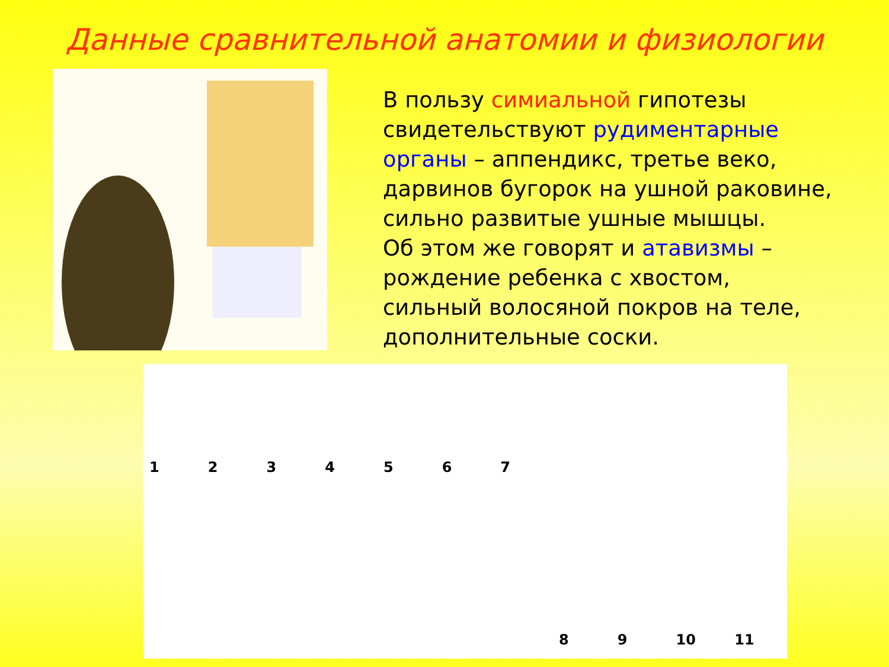Данные сравнительной анатомии и физиологии
В пользу симиальной гипотезы свидетельствуют рудиментарные органы – аппендикс, третье веко, дарвинов бугорок на ушной раковине, сильно развитые ушные мышцы.
Об этом же говорят и атавизмы – рождение ребенка с хвостом, сильный волосяной покров на теле, дополнительные соски.
123456789 10 11